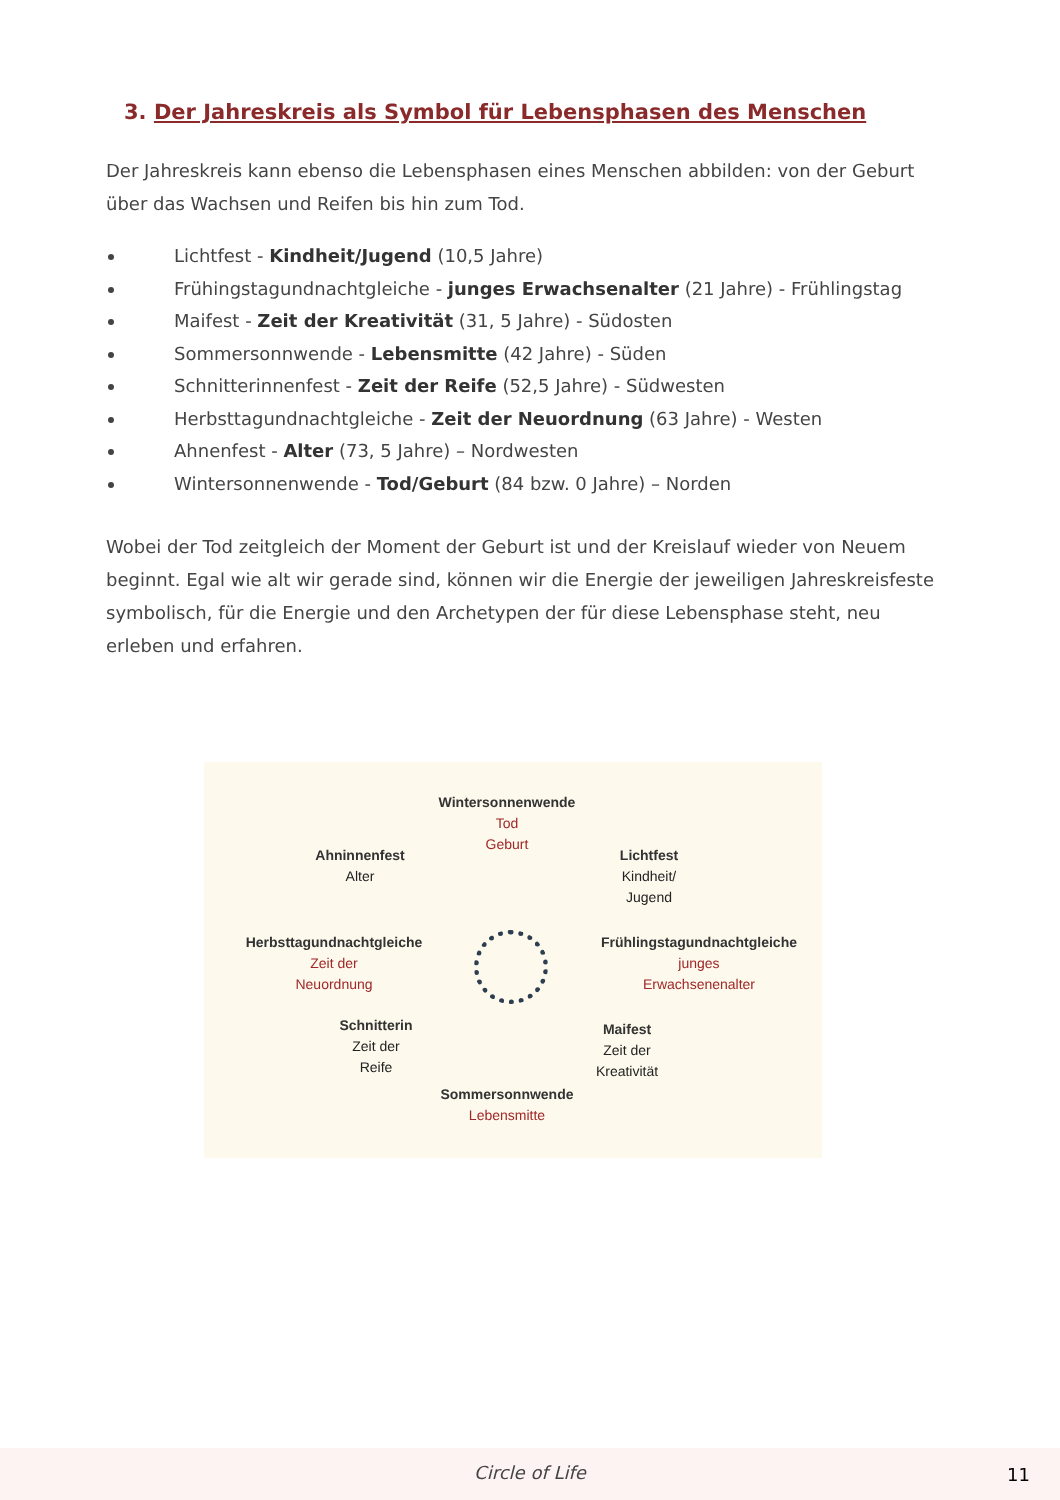3. Der Jahreskreis als Symbol für Lebensphasen des Menschen
Der Jahreskreis kann ebenso die Lebensphasen eines Menschen abbilden: von der Geburt über das Wachsen und Reifen bis hin zum Tod.
Lichtfest - Kindheit/Jugend (10,5 Jahre)
Frühingstagundnachtgleiche - junges Erwachsenalter (21 Jahre) - Frühlingstag
Maifest - Zeit der Kreativität (31, 5 Jahre) - Südosten
Sommersonnwende - Lebensmitte (42 Jahre) - Süden
Schnitterinnenfest - Zeit der Reife (52,5 Jahre) - Südwesten
Herbsttagundnachtgleiche - Zeit der Neuordnung (63 Jahre) - Westen
Ahnenfest - Alter (73, 5 Jahre) – Nordwesten
Wintersonnenwende - Tod/Geburt (84 bzw. 0 Jahre) – Norden
Wobei der Tod zeitgleich der Moment der Geburt ist und der Kreislauf wieder von Neuem beginnt. Egal wie alt wir gerade sind, können wir die Energie der jeweiligen Jahreskreisfeste symbolisch, für die Energie und den Archetypen der für diese Lebensphase steht, neu erleben und erfahren.
Wintersonnenwende
Tod
Geburt
Ahninnenfest
Alter
Lichtfest
Kindheit/
Jugend
Herbsttagundnachtgleiche
Zeit der
Neuordnung
Frühlingstagundnachtgleiche
junges
Erwachsenenalter
Schnitterin
Zeit der
Reife
Maifest
Zeit der
Kreativität
Sommersonnwende
Lebensmitte
Circle of Life
11